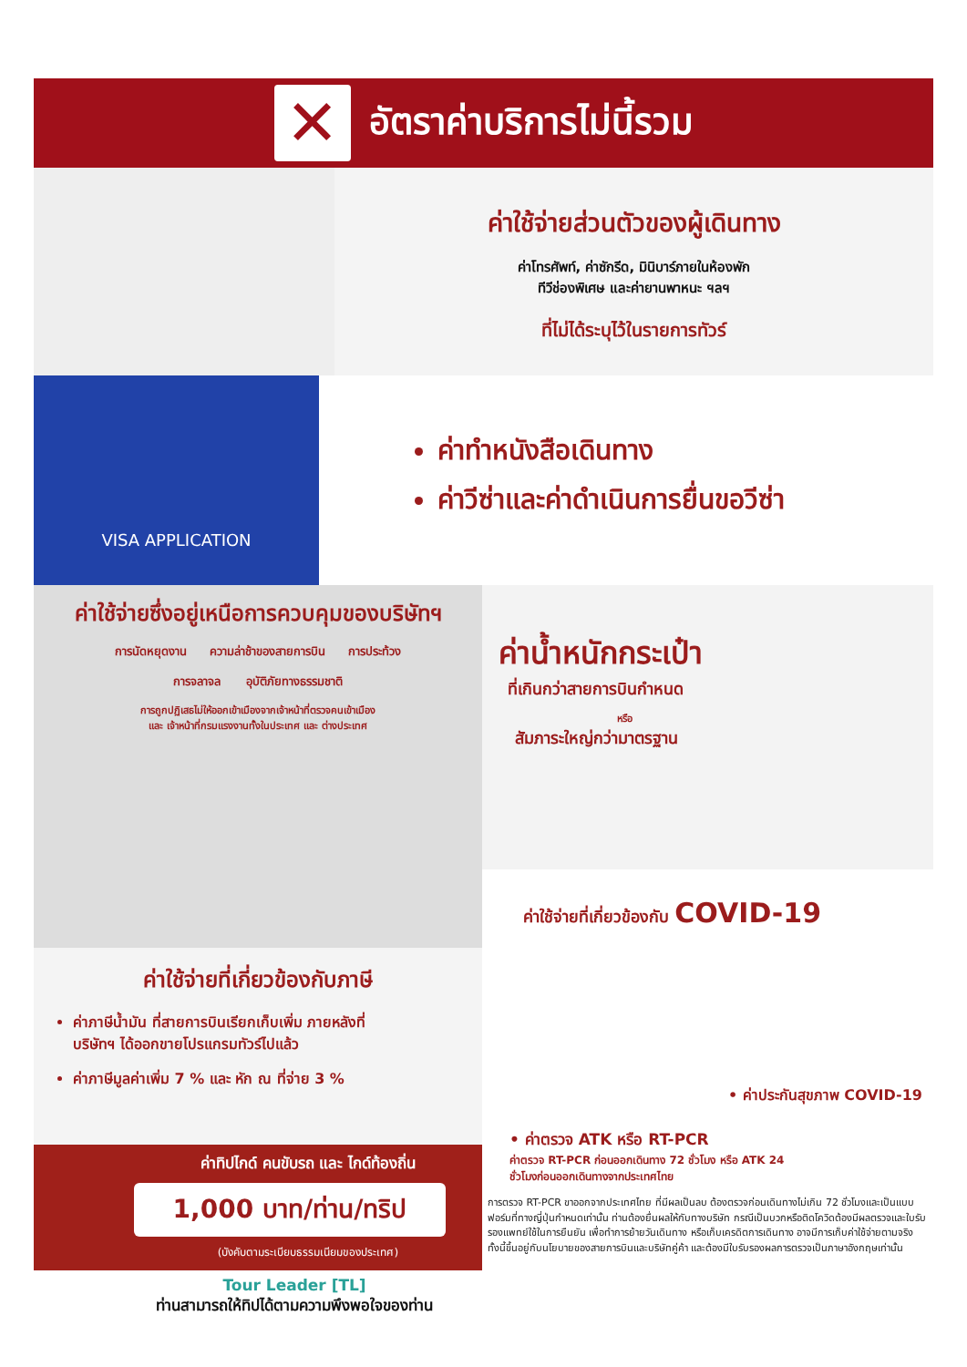✕
อัตราค่าบริการไม่นี้รวม
ค่าใช้จ่ายส่วนตัวของผู้เดินทาง
ค่าโทรศัพท์, ค่าซักรีด, มินิบาร์ภายในห้องพัก
ทีวีช่องพิเศษ และค่ายานพาหนะ ฯลฯ
ที่ไม่ได้ระบุไว้ในรายการทัวร์
VISA APPLICATION
ค่าทำหนังสือเดินทาง
ค่าวีซ่าและค่าดำเนินการยื่นขอวีซ่า
ค่าใช้จ่ายซึ่งอยู่เหนือการควบคุมของบริษัทฯ
การนัดหยุดงาน ความล่าช้าของสายการบิน การประท้วง
การจลาจล อุบัติภัยทางธรรมชาติ
การถูกปฏิเสธไม่ให้ออกเข้าเมืองจากเจ้าหน้าที่ตรวจคนเข้าเมือง
และ เจ้าหน้าที่กรมแรงงานทั้งในประเทศ และ ต่างประเทศ
ค่าใช้จ่ายที่เกี่ยวข้องกับภาษี
ค่าภาษีน้ำมัน ที่สายการบินเรียกเก็บเพิ่ม ภายหลังที่บริษัทฯ ได้ออกขายโปรแกรมทัวร์ไปแล้ว
ค่าภาษีมูลค่าเพิ่ม 7 % และ หัก ณ ที่จ่าย 3 %
ค่าทิปไกด์ คนขับรถ และ ไกด์ท้องถิ่น
1,000 บาท/ท่าน/ทริป
(บังคับตามระเบียบธรรมเนียมของประเทศ)
Tour Leader [TL]
ท่านสามารถให้ทิปได้ตามความพึงพอใจของท่าน
ค่าน้ำหนักกระเป๋า
ที่เกินกว่าสายการบินกำหนด
หรือ
สัมภาระใหญ่กว่ามาตรฐาน
ค่าใช้จ่ายที่เกี่ยวข้องกับ COVID-19
• ค่าประกันสุขภาพ COVID-19
• ค่าตรวจ ATK หรือ RT-PCR
ค่าตรวจ RT-PCR ก่อนออกเดินทาง 72 ชั่วโมง หรือ ATK 24 ชั่วโมงก่อนออกเดินทางจากประเทศไทย
การตรวจ RT-PCR ขาออกจากประเทศไทย ที่มีผลเป็นลบ ต้องตรวจก่อนเดินทางไม่เกิน 72 ชั่วโมงและเป็นแบบฟอร์มที่ทางญี่ปุ่นกำหนดเท่านั้น ท่านต้องยื่นผลให้กับทางบริษัท กรณีเป็นบวกหรือติดโควิดต้องมีผลตรวจและใบรับรองแพทย์ใช้ในการยืนยัน เพื่อทำการย้ายวันเดินทาง หรือเก็บเครดิตการเดินทาง อาจมีการเก็บค่าใช้จ่ายตามจริง ทั้งนี้ขึ้นอยู่กับนโยบายของสายการบินและบริษัทคู่ค้า และต้องมีใบรับรองผลการตรวจเป็นภาษาอังกฤษเท่านั้น